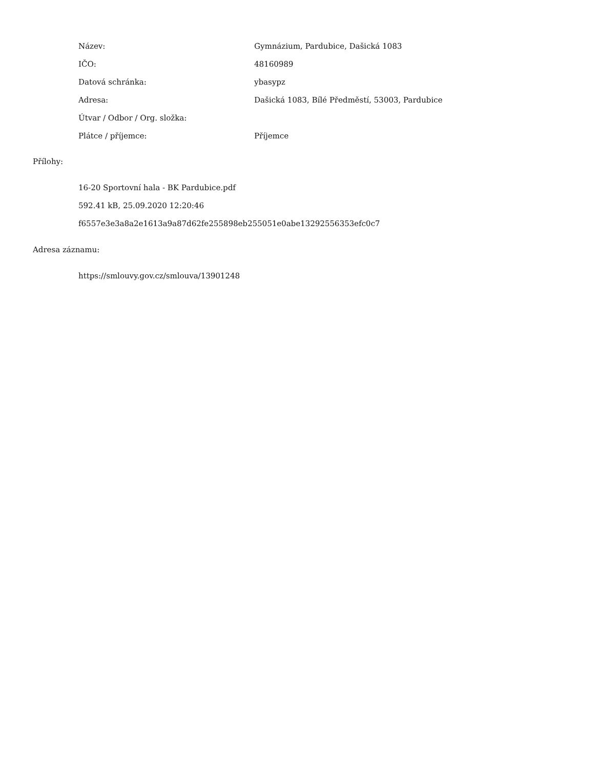| Název: | Gymnázium, Pardubice, Dašická 1083 |
| IČO: | 48160989 |
| Datová schránka: | ybasypz |
| Adresa: | Dašická 1083, Bílé Předměstí, 53003, Pardubice |
| Útvar / Odbor / Org. složka: | |
| Plátce / příjemce: | Příjemce |
Přílohy:
16-20 Sportovní hala - BK Pardubice.pdf
592.41 kB, 25.09.2020 12:20:46
f6557e3e3a8a2e1613a9a87d62fe255898eb255051e0abe13292556353efc0c7
Adresa záznamu:
https://smlouvy.gov.cz/smlouva/13901248